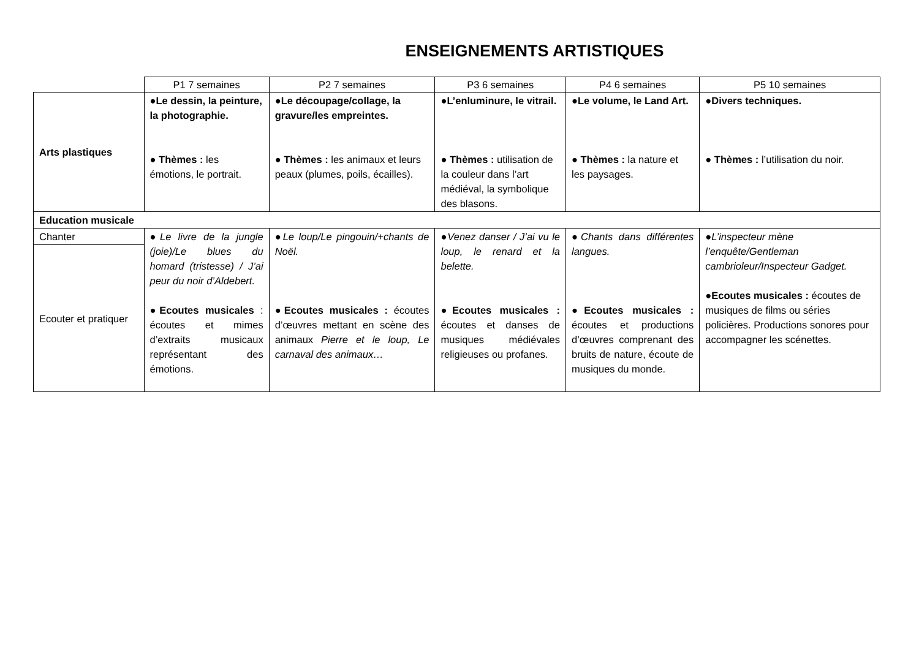ENSEIGNEMENTS ARTISTIQUES
| | P1 7 semaines | P2 7 semaines | P3 6 semaines | P4 6 semaines | P5 10 semaines |
| --- | --- | --- | --- | --- | --- |
| Arts plastiques | ●Le dessin, la peinture, la photographie. ● Thèmes : les émotions, le portrait. | ●Le découpage/collage, la gravure/les empreintes. ● Thèmes : les animaux et leurs peaux (plumes, poils, écailles). | ●L’enluminure, le vitrail. ● Thèmes : utilisation de la couleur dans l’art médiéval, la symbolique des blasons. | ●Le volume, le Land Art. ● Thèmes : la nature et les paysages. | ●Divers techniques. ● Thèmes : l’utilisation du noir. |
| Education musicale | | | | | |
| Chanter | ● Le livre de la jungle (joie)/Le blues du homard (tristesse) / J’ai peur du noir d’Aldebert. ●Ecoutes musicales : écoutes et mimes d’extraits musicaux représentant des émotions. | ● Le loup/Le pingouin/+chants de Noël. ●Ecoutes musicales : écoutes d’œuvres mettant en scène des animaux Pierre et le loup, Le carnaval des animaux… | ● Venez danser / J’ai vu le loup, le renard et la belette. ●Ecoutes musicales : écoutes et danses de musiques médiévales religieuses ou profanes. | ● Chants dans différentes langues. ●Ecoutes musicales : écoutes et productions d’œuvres comprenant des bruits de nature, écoute de musiques du monde. | ● L’inspecteur mène l’enquête/Gentleman cambrioleur/Inspecteur Gadget. ●Ecoutes musicales : écoutes de musiques de films ou séries policières. Productions sonores pour accompagner les scénettes. |
| Ecouter et pratiquer | | | | | |